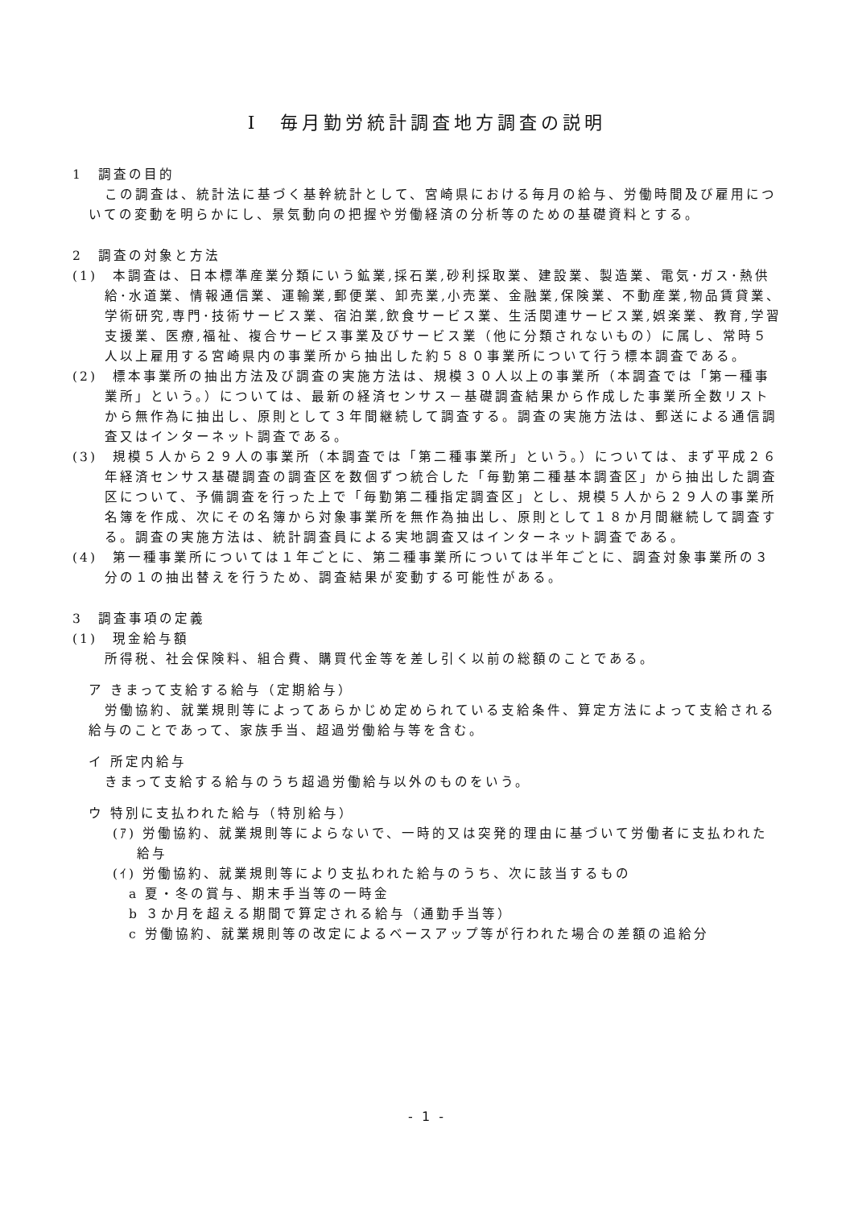Ⅰ　毎月勤労統計調査地方調査の説明
1　調査の目的
この調査は、統計法に基づく基幹統計として、宮崎県における毎月の給与、労働時間及び雇用についての変動を明らかにし、景気動向の把握や労働経済の分析等のための基礎資料とする。
2　調査の対象と方法
(1)　本調査は、日本標準産業分類にいう鉱業,採石業,砂利採取業、建設業、製造業、電気･ガス･熱供給･水道業、情報通信業、運輸業,郵便業、卸売業,小売業、金融業,保険業、不動産業,物品賃貸業、学術研究,専門･技術サービス業、宿泊業,飲食サービス業、生活関連サービス業,娯楽業、教育,学習支援業、医療,福祉、複合サービス事業及びサービス業（他に分類されないもの）に属し、常時５人以上雇用する宮崎県内の事業所から抽出した約５８０事業所について行う標本調査である。
(2)　標本事業所の抽出方法及び調査の実施方法は、規模３０人以上の事業所（本調査では「第一種事業所」という。）については、最新の経済センサス－基礎調査結果から作成した事業所全数リストから無作為に抽出し、原則として３年間継続して調査する。調査の実施方法は、郵送による通信調査又はインターネット調査である。
(3)　規模５人から２９人の事業所（本調査では「第二種事業所」という。）については、まず平成２６年経済センサス基礎調査の調査区を数個ずつ統合した「毎勤第二種基本調査区」から抽出した調査区について、予備調査を行った上で「毎勤第二種指定調査区」とし、規模５人から２９人の事業所名簿を作成、次にその名簿から対象事業所を無作為抽出し、原則として１８か月間継続して調査する。調査の実施方法は、統計調査員による実地調査又はインターネット調査である。
(4)　第一種事業所については１年ごとに、第二種事業所については半年ごとに、調査対象事業所の３分の１の抽出替えを行うため、調査結果が変動する可能性がある。
3　調査事項の定義
(1)　現金給与額
所得税、社会保険料、組合費、購買代金等を差し引く以前の総額のことである。
ア きまって支給する給与（定期給与）
労働協約、就業規則等によってあらかじめ定められている支給条件、算定方法によって支給される給与のことであって、家族手当、超過労働給与等を含む。
イ 所定内給与
きまって支給する給与のうち超過労働給与以外のものをいう。
ウ 特別に支払われた給与（特別給与）
(ｱ) 労働協約、就業規則等によらないで、一時的又は突発的理由に基づいて労働者に支払われた給与
(ｲ) 労働協約、就業規則等により支払われた給与のうち、次に該当するもの
a 夏・冬の賞与、期末手当等の一時金
b ３か月を超える期間で算定される給与（通勤手当等）
c 労働協約、就業規則等の改定によるベースアップ等が行われた場合の差額の追給分
- 1 -